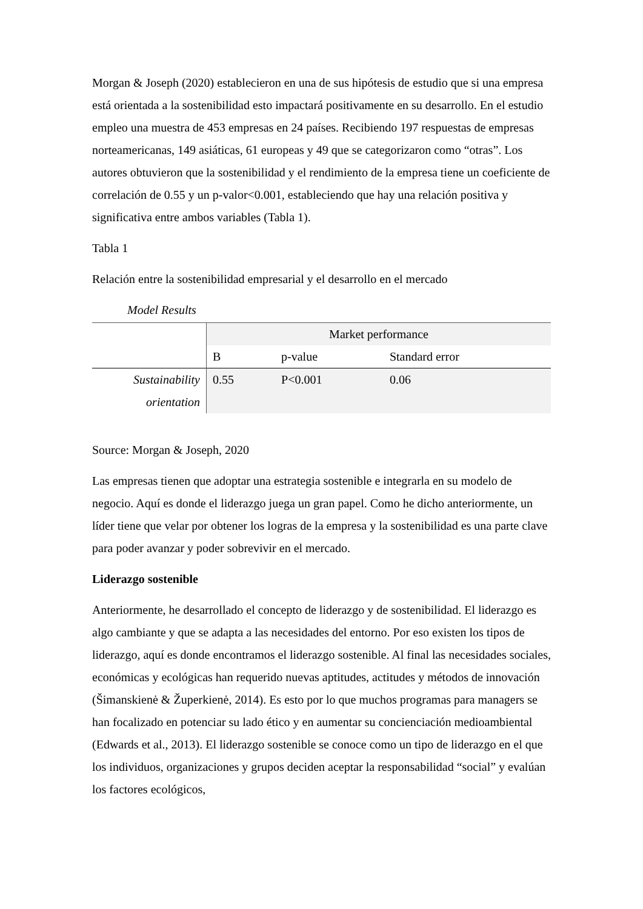Morgan & Joseph (2020) establecieron en una de sus hipótesis de estudio que si una empresa está orientada a la sostenibilidad esto impactará positivamente en su desarrollo. En el estudio empleo una muestra de 453 empresas en 24 países. Recibiendo 197 respuestas de empresas norteamericanas, 149 asiáticas, 61 europeas y 49 que se categorizaron como “otras”. Los autores obtuvieron que la sostenibilidad y el rendimiento de la empresa tiene un coeficiente de correlación de 0.55 y un p-valor<0.001, estableciendo que hay una relación positiva y significativa entre ambos variables (Tabla 1).
Tabla 1
Relación entre la sostenibilidad empresarial y el desarrollo en el mercado
Model Results
| | Market performance | | |
| | B | p-value | Standard error |
| Sustainability orientation | 0.55 | P<0.001 | 0.06 |
Source: Morgan & Joseph, 2020
Las empresas tienen que adoptar una estrategia sostenible e integrarla en su modelo de negocio. Aquí es donde el liderazgo juega un gran papel. Como he dicho anteriormente, un líder tiene que velar por obtener los logras de la empresa y la sostenibilidad es una parte clave para poder avanzar y poder sobrevivir en el mercado.
Liderazgo sostenible
Anteriormente, he desarrollado el concepto de liderazgo y de sostenibilidad. El liderazgo es algo cambiante y que se adapta a las necesidades del entorno. Por eso existen los tipos de liderazgo, aquí es donde encontramos el liderazgo sostenible. Al final las necesidades sociales, económicas y ecológicas han requerido nuevas aptitudes, actitudes y métodos de innovación (Šimanskienė & Župerkienė, 2014). Es esto por lo que muchos programas para managers se han focalizado en potenciar su lado ético y en aumentar su concienciación medioambiental (Edwards et al., 2013). El liderazgo sostenible se conoce como un tipo de liderazgo en el que los individuos, organizaciones y grupos deciden aceptar la responsabilidad “social” y evalúan los factores ecológicos,